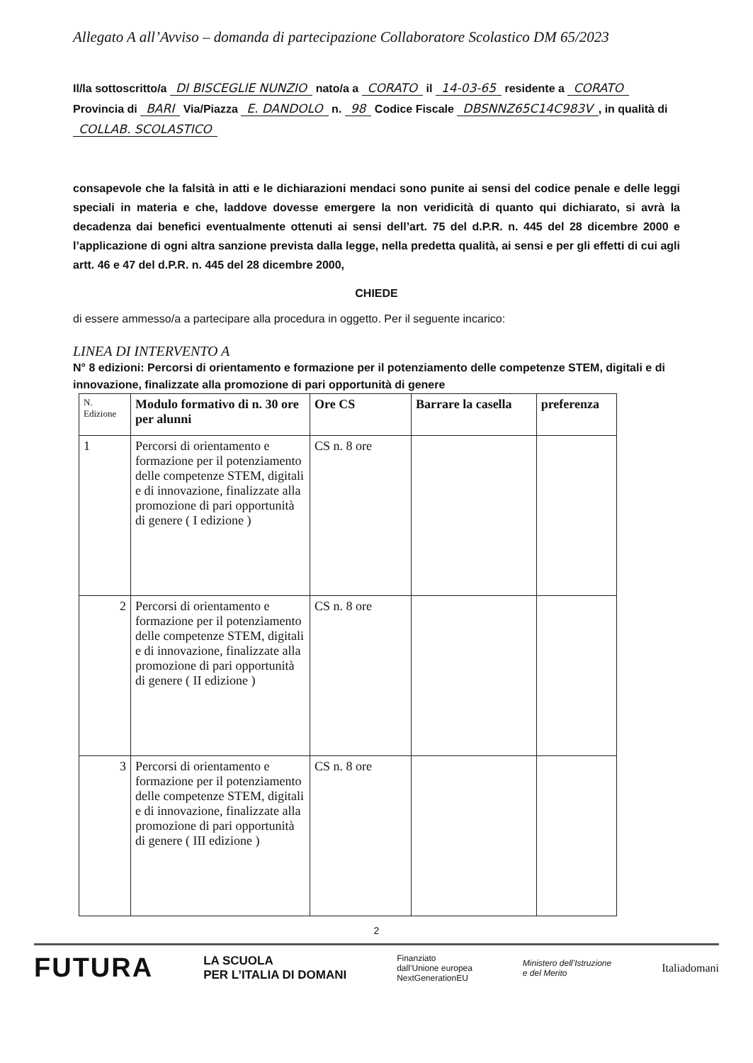Allegato A all’Avviso – domanda di partecipazione Collaboratore Scolastico DM 65/2023
Il/la sottoscritto/a DI BISCEGLIE NUNZIO nato/a a CORATO il 14-03-65 residente a CORATO Provincia di BARI Via/Piazza E. DANDOLO n. 98 Codice Fiscale DBSNNZ65C14C983V, in qualità di COLLAB. SCOLASTICO
consapevole che la falsità in atti e le dichiarazioni mendaci sono punite ai sensi del codice penale e delle leggi speciali in materia e che, laddove dovesse emergere la non veridicità di quanto qui dichiarato, si avrà la decadenza dai benefici eventualmente ottenuti ai sensi dell’art. 75 del d.P.R. n. 445 del 28 dicembre 2000 e l’applicazione di ogni altra sanzione prevista dalla legge, nella predetta qualità, ai sensi e per gli effetti di cui agli artt. 46 e 47 del d.P.R. n. 445 del 28 dicembre 2000,
CHIEDE
di essere ammesso/a a partecipare alla procedura in oggetto. Per il seguente incarico:
LINEA DI INTERVENTO A
N° 8 edizioni: Percorsi di orientamento e formazione per il potenziamento delle competenze STEM, digitali e di innovazione, finalizzate alla promozione di pari opportunità di genere
| N. Edizione | Modulo formativo di n. 30 ore per alunni | Ore CS | Barrare la casella | preferenza |
| --- | --- | --- | --- | --- |
| 1 | Percorsi di orientamento e formazione per il potenziamento delle competenze STEM, digitali e di innovazione, finalizzate alla promozione di pari opportunità di genere ( I edizione ) | CS n. 8 ore | | |
| 2 | Percorsi di orientamento e formazione per il potenziamento delle competenze STEM, digitali e di innovazione, finalizzate alla promozione di pari opportunità di genere ( II edizione ) | CS n. 8 ore | | |
| 3 | Percorsi di orientamento e formazione per il potenziamento delle competenze STEM, digitali e di innovazione, finalizzate alla promozione di pari opportunità di genere ( III edizione ) | CS n. 8 ore | | |
2
FUTURA LA SCUOLA
PER L’ITALIA DI DOMANI Finanziato
dall’Unione europea
NextGenerationEU Ministero dell’Istruzione
e del Merito Italiadomani